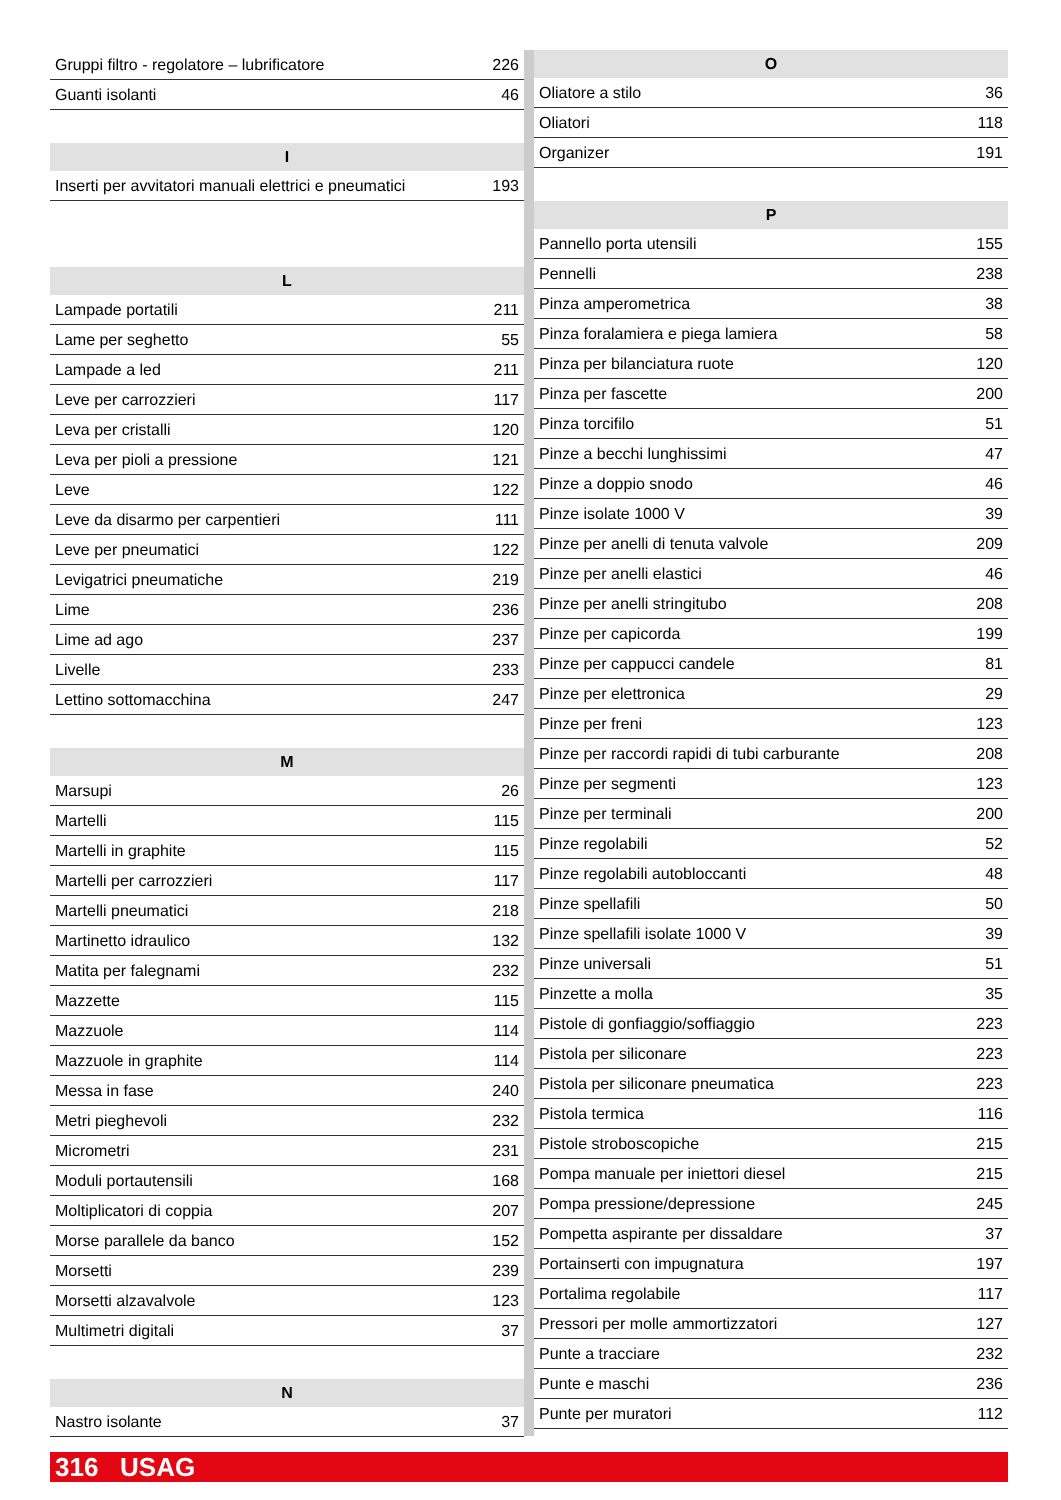| Gruppi filtro - regolatore – lubrificatore | 226 |
| Guanti isolanti | 46 |
| I | |
| Inserti per avvitatori manuali elettrici e pneumatici | 193 |
| L | |
| Lampade portatili | 211 |
| Lame per seghetto | 55 |
| Lampade a led | 211 |
| Leve per carrozzieri | 117 |
| Leva per cristalli | 120 |
| Leva per pioli a pressione | 121 |
| Leve | 122 |
| Leve da disarmo per carpentieri | 111 |
| Leve per pneumatici | 122 |
| Levigatrici pneumatiche | 219 |
| Lime | 236 |
| Lime ad ago | 237 |
| Livelle | 233 |
| Lettino sottomacchina | 247 |
| M | |
| Marsupi | 26 |
| Martelli | 115 |
| Martelli in graphite | 115 |
| Martelli per carrozzieri | 117 |
| Martelli pneumatici | 218 |
| Martinetto idraulico | 132 |
| Matita per falegnami | 232 |
| Mazzette | 115 |
| Mazzuole | 114 |
| Mazzuole in graphite | 114 |
| Messa in fase | 240 |
| Metri pieghevoli | 232 |
| Micrometri | 231 |
| Moduli portautensili | 168 |
| Moltiplicatori di coppia | 207 |
| Morse parallele da banco | 152 |
| Morsetti | 239 |
| Morsetti alzavalvole | 123 |
| Multimetri digitali | 37 |
| N | |
| Nastro isolante | 37 |
| O | |
| --- | --- |
| Oliatore a stilo | 36 |
| Oliatori | 118 |
| Organizer | 191 |
| P | |
| Pannello porta utensili | 155 |
| Pennelli | 238 |
| Pinza amperometrica | 38 |
| Pinza foralamiera e piega lamiera | 58 |
| Pinza per bilanciatura ruote | 120 |
| Pinza per fascette | 200 |
| Pinza torcifilo | 51 |
| Pinze a becchi lunghissimi | 47 |
| Pinze a doppio snodo | 46 |
| Pinze isolate 1000 V | 39 |
| Pinze per anelli di tenuta valvole | 209 |
| Pinze per anelli elastici | 46 |
| Pinze per anelli stringitubo | 208 |
| Pinze per capicorda | 199 |
| Pinze per cappucci candele | 81 |
| Pinze per elettronica | 29 |
| Pinze per freni | 123 |
| Pinze per raccordi rapidi di tubi carburante | 208 |
| Pinze per segmenti | 123 |
| Pinze per terminali | 200 |
| Pinze regolabili | 52 |
| Pinze regolabili autobloccanti | 48 |
| Pinze spellafili | 50 |
| Pinze spellafili isolate 1000 V | 39 |
| Pinze universali | 51 |
| Pinzette a molla | 35 |
| Pistole di gonfiaggio/soffiaggio | 223 |
| Pistola per siliconare | 223 |
| Pistola per siliconare pneumatica | 223 |
| Pistola termica | 116 |
| Pistole stroboscopiche | 215 |
| Pompa manuale per iniettori diesel | 215 |
| Pompa pressione/depressione | 245 |
| Pompetta aspirante per dissaldare | 37 |
| Portainserti con impugnatura | 197 |
| Portalima regolabile | 117 |
| Pressori per molle ammortizzatori | 127 |
| Punte a tracciare | 232 |
| Punte e maschi | 236 |
| Punte per muratori | 112 |
316 USAG